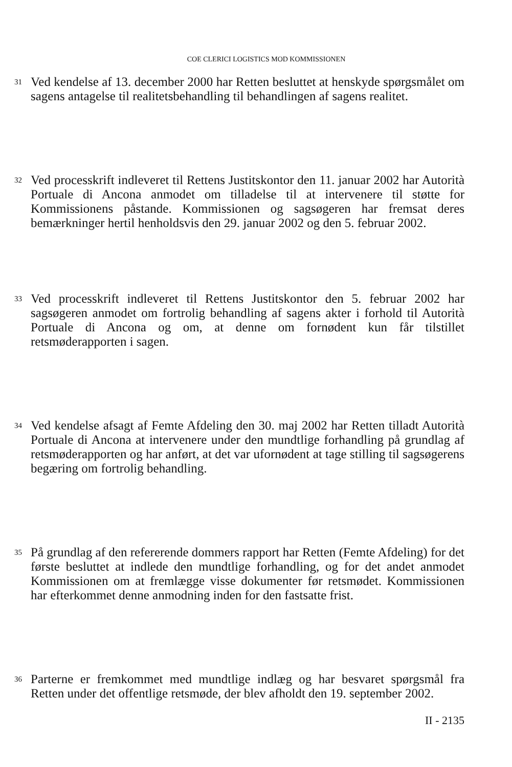COE CLERICI LOGISTICS MOD KOMMISSIONEN
31
Ved kendelse af 13. december 2000 har Retten besluttet at henskyde spørgsmålet om sagens antagelse til realitetsbehandling til behandlingen af sagens realitet.
32
Ved processkrift indleveret til Rettens Justitskontor den 11. januar 2002 har Autorità Portuale di Ancona anmodet om tilladelse til at intervenere til støtte for Kommissionens påstande. Kommissionen og sagsøgeren har fremsat deres bemærkninger hertil henholdsvis den 29. januar 2002 og den 5. februar 2002.
33
Ved processkrift indleveret til Rettens Justitskontor den 5. februar 2002 har sagsøgeren anmodet om fortrolig behandling af sagens akter i forhold til Autorità Portuale di Ancona og om, at denne om fornødent kun får tilstillet retsmøderapporten i sagen.
34
Ved kendelse afsagt af Femte Afdeling den 30. maj 2002 har Retten tilladt Autorità Portuale di Ancona at intervenere under den mundtlige forhandling på grundlag af retsmøderapporten og har anført, at det var ufornødent at tage stilling til sagsøgerens begæring om fortrolig behandling.
35
På grundlag af den refererende dommers rapport har Retten (Femte Afdeling) for det første besluttet at indlede den mundtlige forhandling, og for det andet anmodet Kommissionen om at fremlægge visse dokumenter før retsmødet. Kommissionen har efterkommet denne anmodning inden for den fastsatte frist.
36
Parterne er fremkommet med mundtlige indlæg og har besvaret spørgsmål fra Retten under det offentlige retsmøde, der blev afholdt den 19. september 2002.
II - 2135